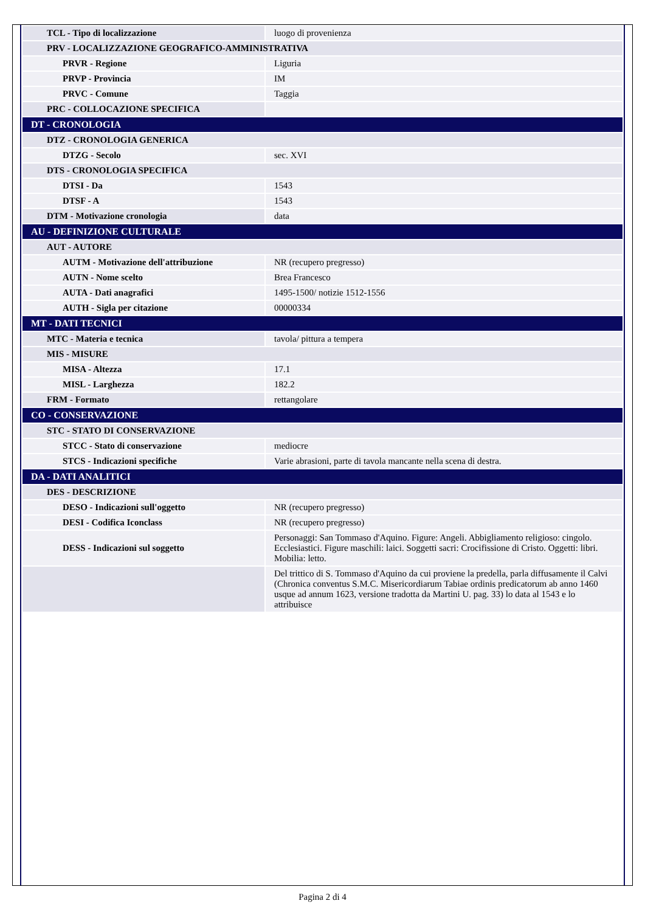| TCL - Tipo di localizzazione | luogo di provenienza |
| PRV - LOCALIZZAZIONE GEOGRAFICO-AMMINISTRATIVA | |
| PRVR - Regione | Liguria |
| PRVP - Provincia | IM |
| PRVC - Comune | Taggia |
| PRC - COLLOCAZIONE SPECIFICA | |
| DT - CRONOLOGIA | |
| DTZ - CRONOLOGIA GENERICA | |
| DTZG - Secolo | sec. XVI |
| DTS - CRONOLOGIA SPECIFICA | |
| DTSI - Da | 1543 |
| DTSF - A | 1543 |
| DTM - Motivazione cronologia | data |
| AU - DEFINIZIONE CULTURALE | |
| AUT - AUTORE | |
| AUTM - Motivazione dell'attribuzione | NR (recupero pregresso) |
| AUTN - Nome scelto | Brea Francesco |
| AUTA - Dati anagrafici | 1495-1500/ notizie 1512-1556 |
| AUTH - Sigla per citazione | 00000334 |
| MT - DATI TECNICI | |
| MTC - Materia e tecnica | tavola/ pittura a tempera |
| MIS - MISURE | |
| MISA - Altezza | 17.1 |
| MISL - Larghezza | 182.2 |
| FRM - Formato | rettangolare |
| CO - CONSERVAZIONE | |
| STC - STATO DI CONSERVAZIONE | |
| STCC - Stato di conservazione | mediocre |
| STCS - Indicazioni specifiche | Varie abrasioni, parte di tavola mancante nella scena di destra. |
| DA - DATI ANALITICI | |
| DES - DESCRIZIONE | |
| DESO - Indicazioni sull'oggetto | NR (recupero pregresso) |
| DESI - Codifica Iconclass | NR (recupero pregresso) |
| DESS - Indicazioni sul soggetto | Personaggi: San Tommaso d'Aquino. Figure: Angeli. Abbigliamento religioso: cingolo. Ecclesiastici. Figure maschili: laici. Soggetti sacri: Crocifissione di Cristo. Oggetti: libri. Mobilia: letto. |
| | Del trittico di S. Tommaso d'Aquino da cui proviene la predella, parla diffusamente il Calvi (Chronica conventus S.M.C. Misericordiarum Tabiae ordinis predicatorum ab anno 1460 usque ad annum 1623, versione tradotta da Martini U. pag. 33) lo data al 1543 e lo attribuisce |
Pagina 2 di 4